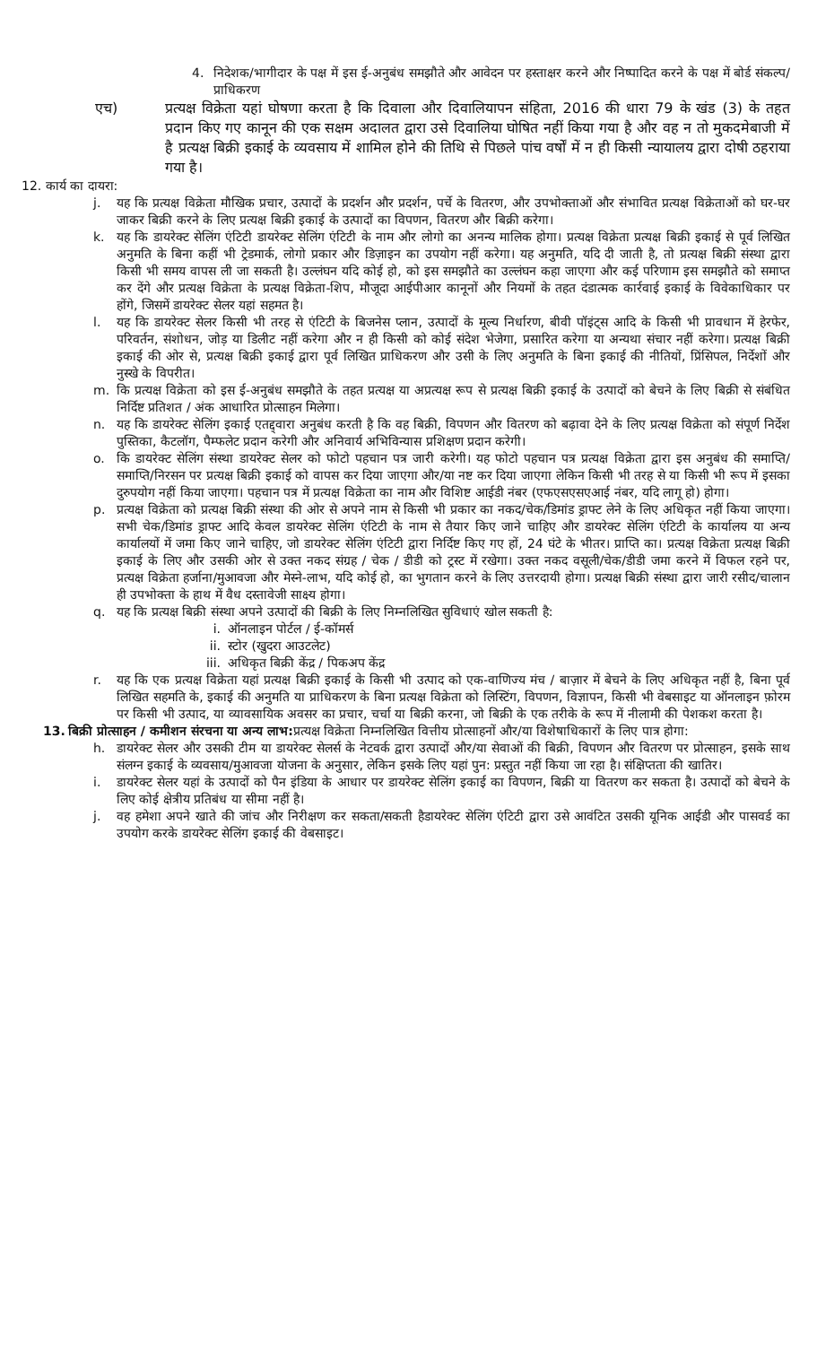4. निदेशक/भागीदार के पक्ष में इस ई-अनुबंध समझौते और आवेदन पर हस्ताक्षर करने और निष्पादित करने के पक्ष में बोर्ड संकल्प/प्राधिकरण
एच) प्रत्यक्ष विक्रेता यहां घोषणा करता है कि दिवाला और दिवालियापन संहिता, 2016 की धारा 79 के खंड (3) के तहत प्रदान किए गए कानून की एक सक्षम अदालत द्वारा उसे दिवालिया घोषित नहीं किया गया है और वह न तो मुकदमेबाजी में है प्रत्यक्ष बिक्री इकाई के व्यवसाय में शामिल होने की तिथि से पिछले पांच वर्षों में न ही किसी न्यायालय द्वारा दोषी ठहराया गया है।
12. कार्य का दायरा:
j. यह कि प्रत्यक्ष विक्रेता मौखिक प्रचार, उत्पादों के प्रदर्शन और प्रदर्शन, पर्चे के वितरण, और उपभोक्ताओं और संभावित प्रत्यक्ष विक्रेताओं को घर-घर जाकर बिक्री करने के लिए प्रत्यक्ष बिक्री इकाई के उत्पादों का विपणन, वितरण और बिक्री करेगा।
k. यह कि डायरेक्ट सेलिंग एंटिटी डायरेक्ट सेलिंग एंटिटी के नाम और लोगो का अनन्य मालिक होगा। प्रत्यक्ष विक्रेता प्रत्यक्ष बिक्री इकाई से पूर्व लिखित अनुमति के बिना कहीं भी ट्रेडमार्क, लोगो प्रकार और डिज़ाइन का उपयोग नहीं करेगा। यह अनुमति, यदि दी जाती है, तो प्रत्यक्ष बिक्री संस्था द्वारा किसी भी समय वापस ली जा सकती है। उल्लंघन यदि कोई हो, को इस समझौते का उल्लंघन कहा जाएगा और कई परिणाम इस समझौते को समाप्त कर देंगे और प्रत्यक्ष विक्रेता के प्रत्यक्ष विक्रेता-शिप, मौजूदा आईपीआर कानूनों और नियमों के तहत दंडात्मक कार्रवाई इकाई के विवेकाधिकार पर होंगे, जिसमें डायरेक्ट सेलर यहां सहमत है।
l. यह कि डायरेक्ट सेलर किसी भी तरह से एंटिटी के बिजनेस प्लान, उत्पादों के मूल्य निर्धारण, बीवी पॉइंट्स आदि के किसी भी प्रावधान में हेरफेर, परिवर्तन, संशोधन, जोड़ या डिलीट नहीं करेगा और न ही किसी को कोई संदेश भेजेगा, प्रसारित करेगा या अन्यथा संचार नहीं करेगा। प्रत्यक्ष बिक्री इकाई की ओर से, प्रत्यक्ष बिक्री इकाई द्वारा पूर्व लिखित प्राधिकरण और उसी के लिए अनुमति के बिना इकाई की नीतियों, प्रिंसिपल, निर्देशों और नुस्खे के विपरीत।
m. कि प्रत्यक्ष विक्रेता को इस ई-अनुबंध समझौते के तहत प्रत्यक्ष या अप्रत्यक्ष रूप से प्रत्यक्ष बिक्री इकाई के उत्पादों को बेचने के लिए बिक्री से संबंधित निर्दिष्ट प्रतिशत / अंक आधारित प्रोत्साहन मिलेगा।
n. यह कि डायरेक्ट सेलिंग इकाई एतद्द्वारा अनुबंध करती है कि वह बिक्री, विपणन और वितरण को बढ़ावा देने के लिए प्रत्यक्ष विक्रेता को संपूर्ण निर्देश पुस्तिका, कैटलॉग, पैम्फलेट प्रदान करेगी और अनिवार्य अभिविन्यास प्रशिक्षण प्रदान करेगी।
o. कि डायरेक्ट सेलिंग संस्था डायरेक्ट सेलर को फोटो पहचान पत्र जारी करेगी। यह फोटो पहचान पत्र प्रत्यक्ष विक्रेता द्वारा इस अनुबंध की समाप्ति/समाप्ति/निरसन पर प्रत्यक्ष बिक्री इकाई को वापस कर दिया जाएगा और/या नष्ट कर दिया जाएगा लेकिन किसी भी तरह से या किसी भी रूप में इसका दुरुपयोग नहीं किया जाएगा। पहचान पत्र में प्रत्यक्ष विक्रेता का नाम और विशिष्ट आईडी नंबर (एफएसएसएआई नंबर, यदि लागू हो) होगा।
p. प्रत्यक्ष विक्रेता को प्रत्यक्ष बिक्री संस्था की ओर से अपने नाम से किसी भी प्रकार का नकद/चेक/डिमांड ड्राफ्ट लेने के लिए अधिकृत नहीं किया जाएगा। सभी चेक/डिमांड ड्राफ्ट आदि केवल डायरेक्ट सेलिंग एंटिटी के नाम से तैयार किए जाने चाहिए और डायरेक्ट सेलिंग एंटिटी के कार्यालय या अन्य कार्यालयों में जमा किए जाने चाहिए, जो डायरेक्ट सेलिंग एंटिटी द्वारा निर्दिष्ट किए गए हों, 24 घंटे के भीतर। प्राप्ति का। प्रत्यक्ष विक्रेता प्रत्यक्ष बिक्री इकाई के लिए और उसकी ओर से उक्त नकद संग्रह / चेक / डीडी को ट्रस्ट में रखेगा। उक्त नकद वसूली/चेक/डीडी जमा करने में विफल रहने पर, प्रत्यक्ष विक्रेता हर्जाना/मुआवजा और मेस्ने-लाभ, यदि कोई हो, का भुगतान करने के लिए उत्तरदायी होगा। प्रत्यक्ष बिक्री संस्था द्वारा जारी रसीद/चालान ही उपभोक्ता के हाथ में वैध दस्तावेजी साक्ष्य होगा।
q. यह कि प्रत्यक्ष बिक्री संस्था अपने उत्पादों की बिक्री के लिए निम्नलिखित सुविधाएं खोल सकती है:
i. ऑनलाइन पोर्टल / ई-कॉमर्स
ii. स्टोर (खुदरा आउटलेट)
iii. अधिकृत बिक्री केंद्र / पिकअप केंद्र
r. यह कि एक प्रत्यक्ष विक्रेता यहां प्रत्यक्ष बिक्री इकाई के किसी भी उत्पाद को एक-वाणिज्य मंच / बाज़ार में बेचने के लिए अधिकृत नहीं है, बिना पूर्व लिखित सहमति के, इकाई की अनुमति या प्राधिकरण के बिना प्रत्यक्ष विक्रेता को लिस्टिंग, विपणन, विज्ञापन, किसी भी वेबसाइट या ऑनलाइन फ़ोरम पर किसी भी उत्पाद, या व्यावसायिक अवसर का प्रचार, चर्चा या बिक्री करना, जो बिक्री के एक तरीके के रूप में नीलामी की पेशकश करता है।
13. बिक्री प्रोत्साहन / कमीशन संरचना या अन्य लाभ: प्रत्यक्ष विक्रेता निम्नलिखित वित्तीय प्रोत्साहनों और/या विशेषाधिकारों के लिए पात्र होगा:
h. डायरेक्ट सेलर और उसकी टीम या डायरेक्ट सेलर्स के नेटवर्क द्वारा उत्पादों और/या सेवाओं की बिक्री, विपणन और वितरण पर प्रोत्साहन, इसके साथ संलग्न इकाई के व्यवसाय/मुआवजा योजना के अनुसार, लेकिन इसके लिए यहां पुन: प्रस्तुत नहीं किया जा रहा है। संक्षिप्तता की खातिर।
i. डायरेक्ट सेलर यहां के उत्पादों को पैन इंडिया के आधार पर डायरेक्ट सेलिंग इकाई का विपणन, बिक्री या वितरण कर सकता है। उत्पादों को बेचने के लिए कोई क्षेत्रीय प्रतिबंध या सीमा नहीं है।
j. वह हमेशा अपने खाते की जांच और निरीक्षण कर सकता/सकती हैडायरेक्ट सेलिंग एंटिटी द्वारा उसे आवंटित उसकी यूनिक आईडी और पासवर्ड का उपयोग करके डायरेक्ट सेलिंग इकाई की वेबसाइट।